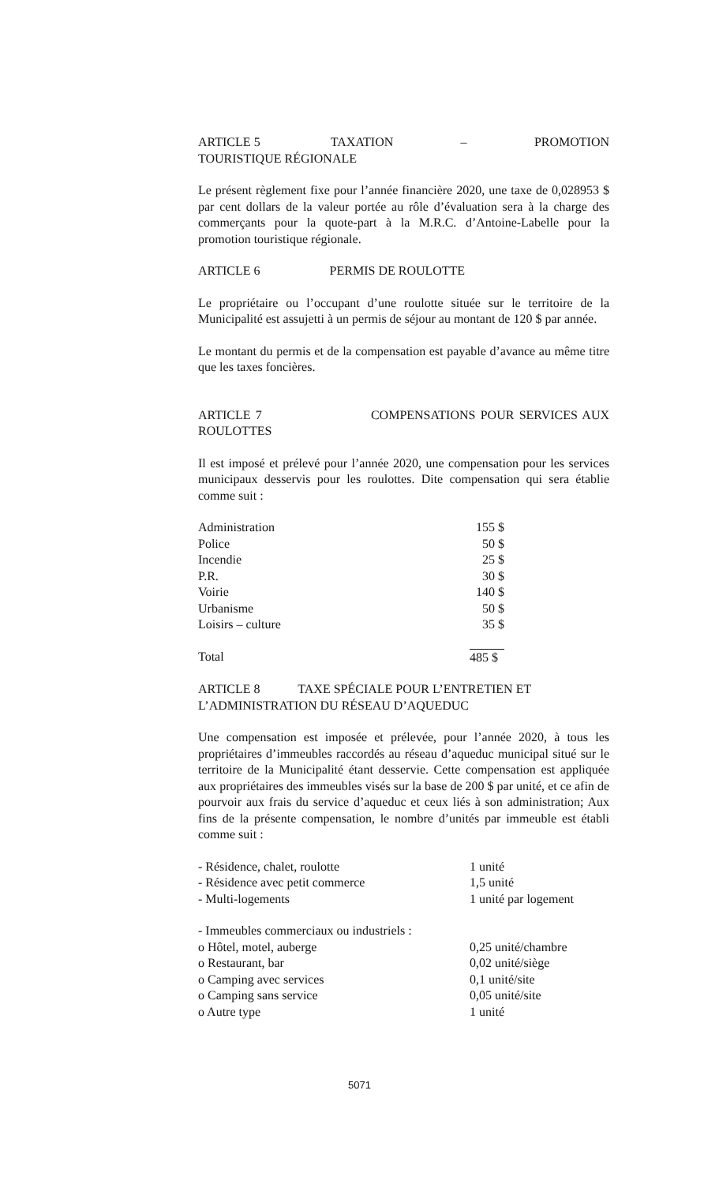ARTICLE 5 TAXATION – PROMOTION TOURISTIQUE RÉGIONALE
Le présent règlement fixe pour l’année financière 2020, une taxe de 0,028953 $ par cent dollars de la valeur portée au rôle d’évaluation sera à la charge des commerçants pour la quote-part à la M.R.C. d’Antoine-Labelle pour la promotion touristique régionale.
ARTICLE 6 PERMIS DE ROULOTTE
Le propriétaire ou l’occupant d’une roulotte située sur le territoire de la Municipalité est assujetti à un permis de séjour au montant de 120 $ par année.
Le montant du permis et de la compensation est payable d’avance au même titre que les taxes foncières.
ARTICLE 7 COMPENSATIONS POUR SERVICES AUX ROULOTTES
Il est imposé et prélevé pour l’année 2020, une compensation pour les services municipaux desservis pour les roulottes. Dite compensation qui sera établie comme suit :
| Administration | 155 $ |
| Police | 50 $ |
| Incendie | 25 $ |
| P.R. | 30 $ |
| Voirie | 140 $ |
| Urbanisme | 50 $ |
| Loisirs – culture | 35 $ |
| Total | 485 $ |
ARTICLE 8 TAXE SPÉCIALE POUR L’ENTRETIEN ET L’ADMINISTRATION DU RÉSEAU D’AQUEDUC
Une compensation est imposée et prélevée, pour l’année 2020, à tous les propriétaires d’immeubles raccordés au réseau d’aqueduc municipal situé sur le territoire de la Municipalité étant desservie. Cette compensation est appliquée aux propriétaires des immeubles visés sur la base de 200 $ par unité, et ce afin de pourvoir aux frais du service d’aqueduc et ceux liés à son administration; Aux fins de la présente compensation, le nombre d’unités par immeuble est établi comme suit :
| - Résidence, chalet, roulotte | 1 unité |
| - Résidence avec petit commerce | 1,5 unité |
| - Multi-logements | 1 unité par logement |
| - Immeubles commerciaux ou industriels : | |
| o Hôtel, motel, auberge | 0,25 unité/chambre |
| o Restaurant, bar | 0,02 unité/siège |
| o Camping avec services | 0,1 unité/site |
| o Camping sans service | 0,05 unité/site |
| o Autre type | 1 unité |
5071